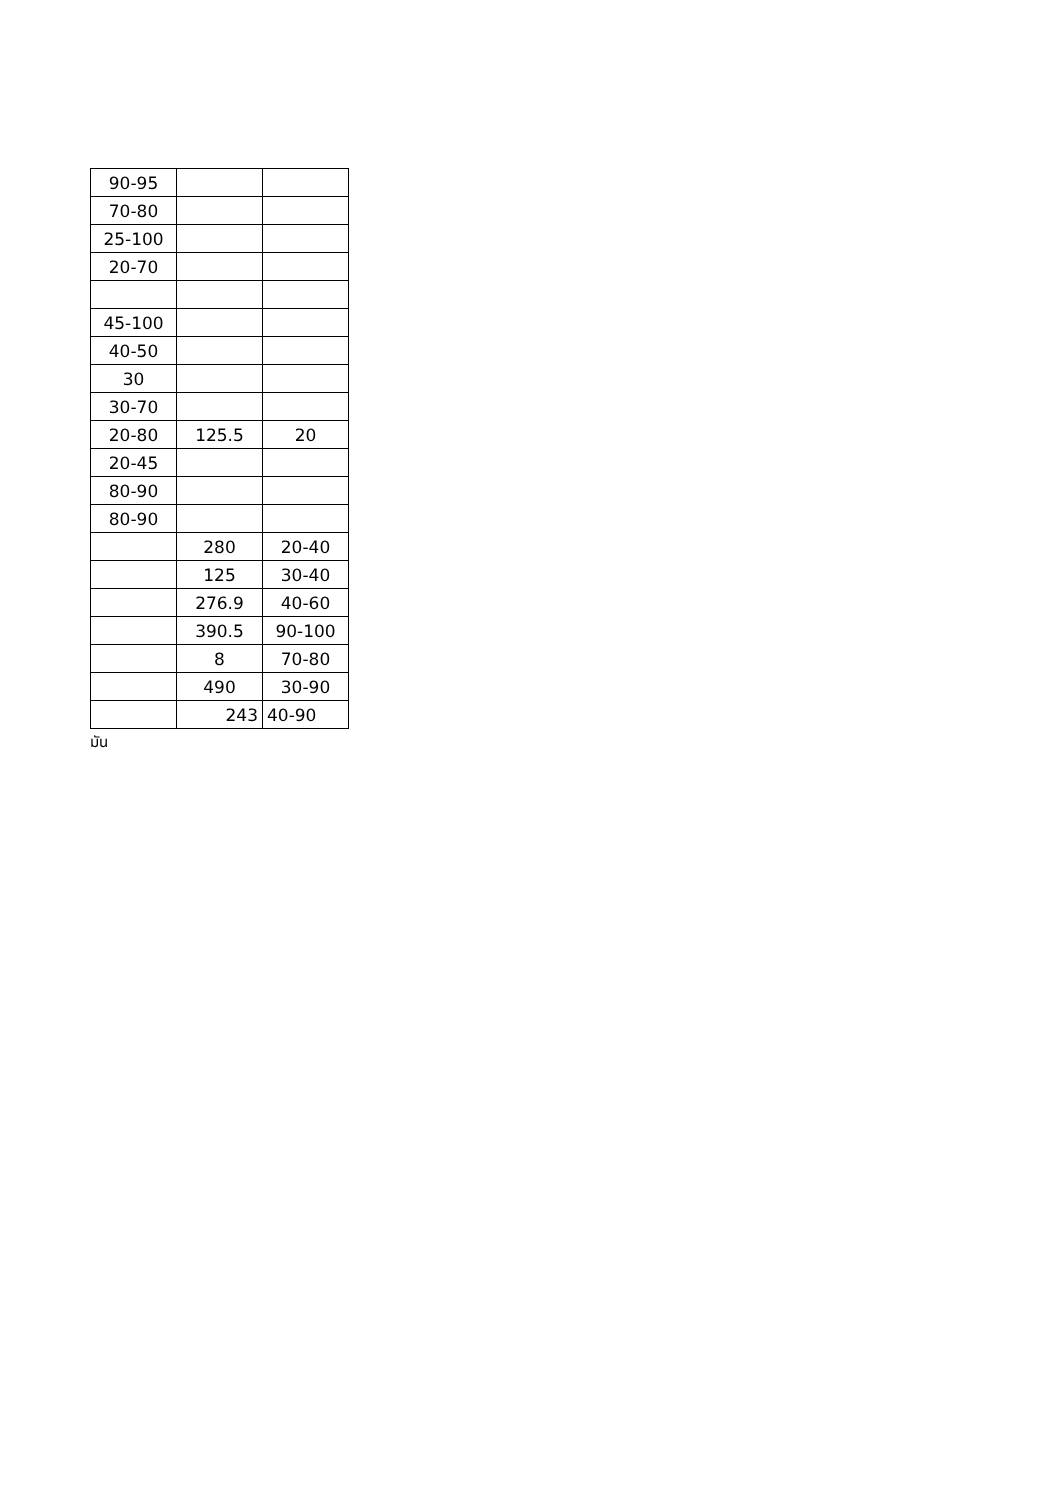| 90-95 | | |
| 70-80 | | |
| 25-100 | | |
| 20-70 | | |
| 45-100 | | |
| 40-50 | | |
| 30 | | |
| 30-70 | | |
| 20-80 | 125.5 | 20 |
| 20-45 | | |
| 80-90 | | |
| 80-90 | | |
| | 280 | 20-40 |
| | 125 | 30-40 |
| | 276.9 | 40-60 |
| | 390.5 | 90-100 |
| | 8 | 70-80 |
| | 490 | 30-90 |
| | 243 | 40-90 |
มัน